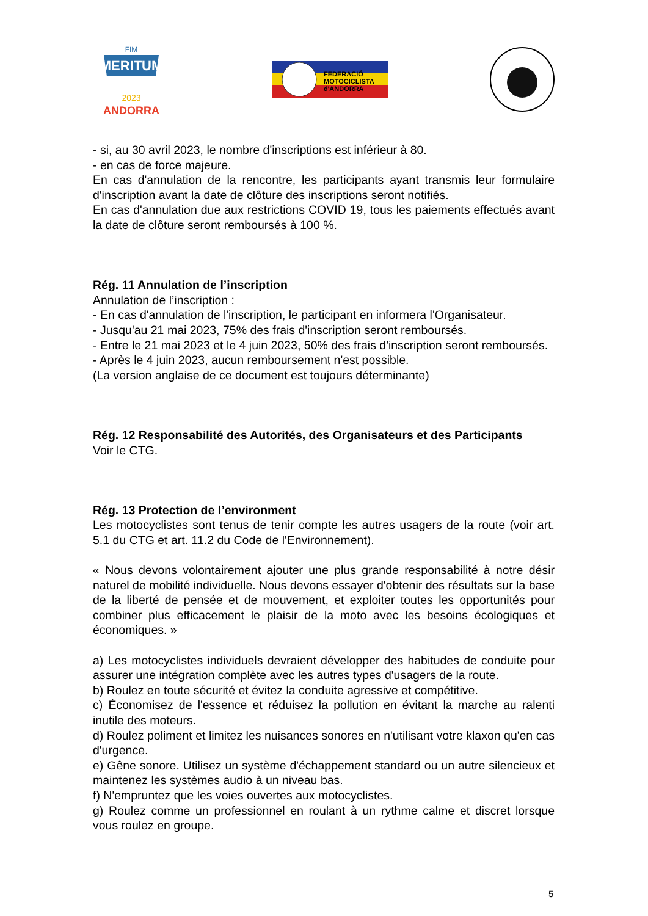MERITUM
FIM
2023
ANDORRA
FEDERACIÓ
MOTOCICLISTA
d'ANDORRA
- si, au 30 avril 2023, le nombre d'inscriptions est inférieur à 80.
- en cas de force majeure.
En cas d'annulation de la rencontre, les participants ayant transmis leur formulaire d'inscription avant la date de clôture des inscriptions seront notifiés.
En cas d'annulation due aux restrictions COVID 19, tous les paiements effectués avant la date de clôture seront remboursés à 100 %.
Rég. 11 Annulation de l’inscription
Annulation de l’inscription :
- En cas d'annulation de l'inscription, le participant en informera l'Organisateur.
- Jusqu'au 21 mai 2023, 75% des frais d'inscription seront remboursés.
- Entre le 21 mai 2023 et le 4 juin 2023, 50% des frais d'inscription seront remboursés.
- Après le 4 juin 2023, aucun remboursement n'est possible.
(La version anglaise de ce document est toujours déterminante)
Rég. 12 Responsabilité des Autorités, des Organisateurs et des Participants
Voir le CTG.
Rég. 13 Protection de l’environment
Les motocyclistes sont tenus de tenir compte les autres usagers de la route (voir art. 5.1 du CTG et art. 11.2 du Code de l'Environnement).
« Nous devons volontairement ajouter une plus grande responsabilité à notre désir naturel de mobilité individuelle. Nous devons essayer d'obtenir des résultats sur la base de la liberté de pensée et de mouvement, et exploiter toutes les opportunités pour combiner plus efficacement le plaisir de la moto avec les besoins écologiques et économiques. »
a) Les motocyclistes individuels devraient développer des habitudes de conduite pour assurer une intégration complète avec les autres types d'usagers de la route.
b) Roulez en toute sécurité et évitez la conduite agressive et compétitive.
c) Économisez de l'essence et réduisez la pollution en évitant la marche au ralenti inutile des moteurs.
d) Roulez poliment et limitez les nuisances sonores en n'utilisant votre klaxon qu'en cas d'urgence.
e) Gêne sonore. Utilisez un système d'échappement standard ou un autre silencieux et maintenez les systèmes audio à un niveau bas.
f) N'empruntez que les voies ouvertes aux motocyclistes.
g) Roulez comme un professionnel en roulant à un rythme calme et discret lorsque vous roulez en groupe.
5